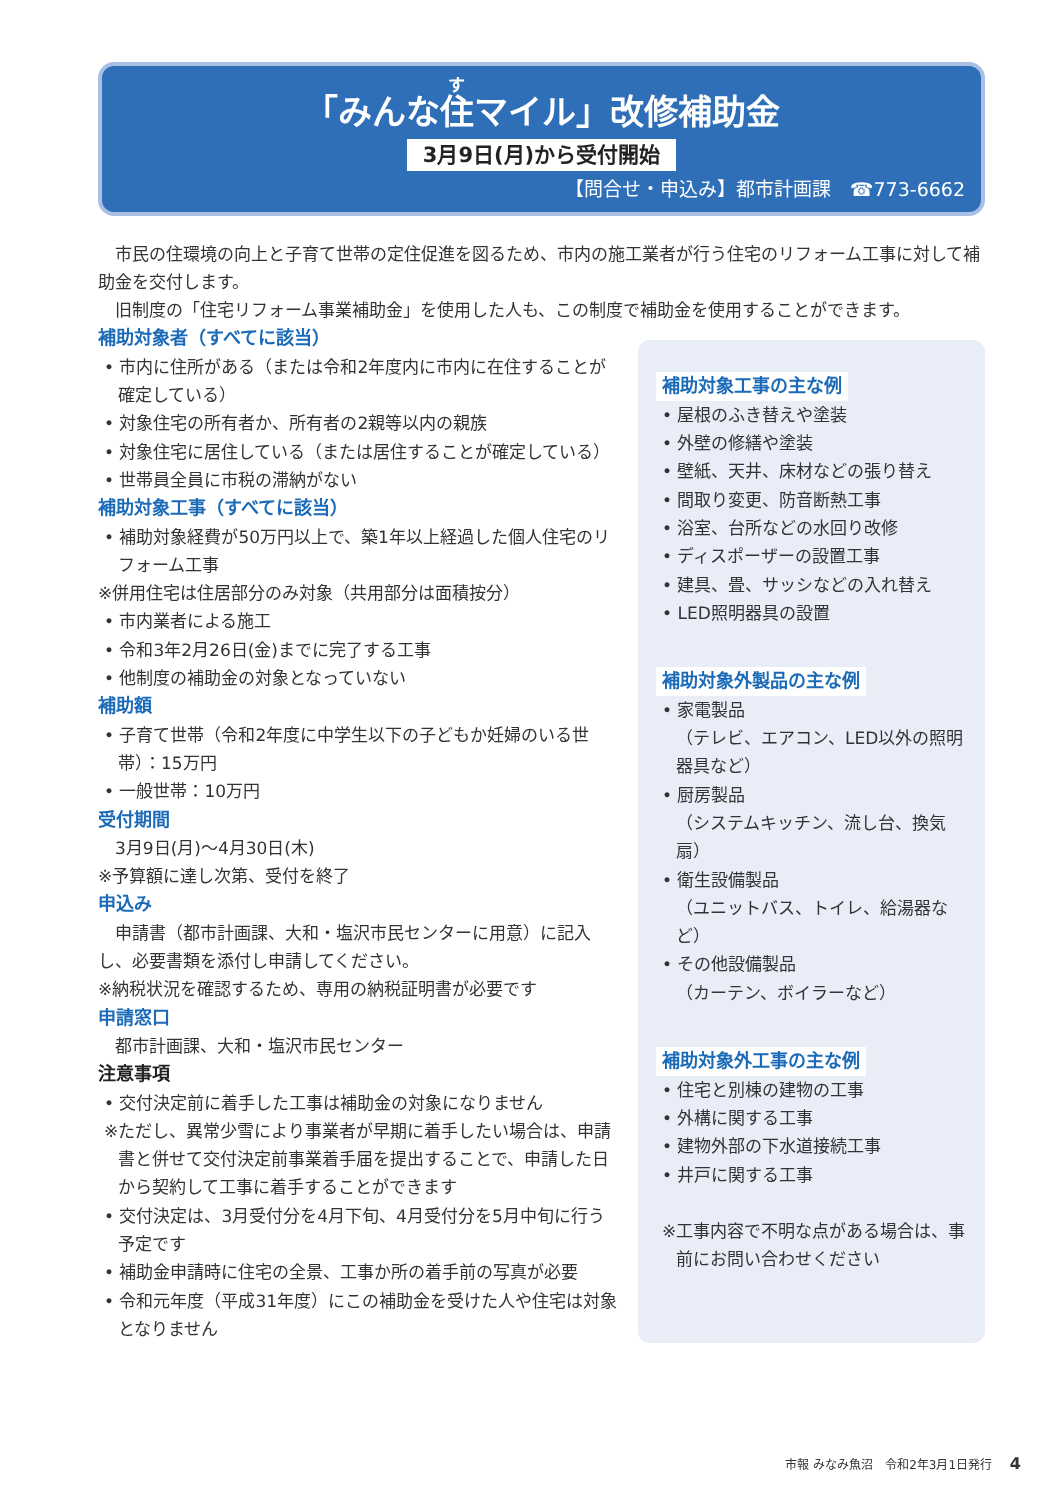「みんな住マイル」改修補助金
3月9日(月)から受付開始
【問合せ・申込み】都市計画課　☎773-6662
　市民の住環境の向上と子育て世帯の定住促進を図るため、市内の施工業者が行う住宅のリフォーム工事に対して補助金を交付します。
　旧制度の「住宅リフォーム事業補助金」を使用した人も、この制度で補助金を使用することができます。
補助対象者（すべてに該当）
• 市内に住所がある（または令和2年度内に市内に在住することが確定している）
• 対象住宅の所有者か、所有者の2親等以内の親族
• 対象住宅に居住している（または居住することが確定している）
• 世帯員全員に市税の滞納がない
補助対象工事（すべてに該当）
• 補助対象経費が50万円以上で、築1年以上経過した個人住宅のリフォーム工事
※併用住宅は住居部分のみ対象（共用部分は面積按分）
• 市内業者による施工
• 令和3年2月26日(金)までに完了する工事
• 他制度の補助金の対象となっていない
補助額
• 子育て世帯（令和2年度に中学生以下の子どもか妊婦のいる世帯）：15万円
• 一般世帯：10万円
受付期間
　3月9日(月)～4月30日(木)
※予算額に達し次第、受付を終了
申込み
　申請書（都市計画課、大和・塩沢市民センターに用意）に記入し、必要書類を添付し申請してください。
※納税状況を確認するため、専用の納税証明書が必要です
申請窓口
　都市計画課、大和・塩沢市民センター
注意事項
• 交付決定前に着手した工事は補助金の対象になりません
※ただし、異常少雪により事業者が早期に着手したい場合は、申請書と併せて交付決定前事業着手届を提出することで、申請した日から契約して工事に着手することができます
• 交付決定は、3月受付分を4月下旬、4月受付分を5月中旬に行う予定です
• 補助金申請時に住宅の全景、工事か所の着手前の写真が必要
• 令和元年度（平成31年度）にこの補助金を受けた人や住宅は対象となりません
補助対象工事の主な例
• 屋根のふき替えや塗装
• 外壁の修繕や塗装
• 壁紙、天井、床材などの張り替え
• 間取り変更、防音断熱工事
• 浴室、台所などの水回り改修
• ディスポーザーの設置工事
• 建具、畳、サッシなどの入れ替え
• LED照明器具の設置
補助対象外製品の主な例
• 家電製品
（テレビ、エアコン、LED以外の照明器具など）
• 厨房製品
（システムキッチン、流し台、換気扇）
• 衛生設備製品
（ユニットバス、トイレ、給湯器など）
• その他設備製品
（カーテン、ボイラーなど）
補助対象外工事の主な例
• 住宅と別棟の建物の工事
• 外構に関する工事
• 建物外部の下水道接続工事
• 井戸に関する工事
※工事内容で不明な点がある場合は、事前にお問い合わせください
市報 みなみ魚沼　令和2年3月1日発行 4